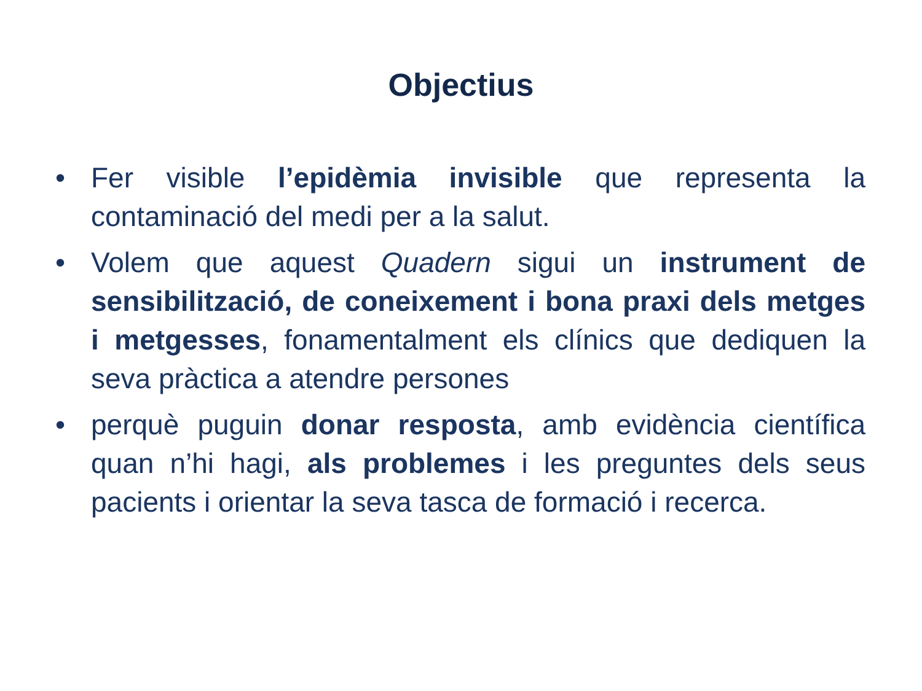Objectius
• Fer visible l’epidèmia invisible que representa la contaminació del medi per a la salut.
• Volem que aquest Quadern sigui un instrument de sensibilització, de coneixement i bona praxi dels metges i metgesses, fonamentalment els clínics que dediquen la seva pràctica a atendre persones
• perquè puguin donar resposta, amb evidència científica quan n’hi hagi, als problemes i les preguntes dels seus pacients i orientar la seva tasca de formació i recerca.